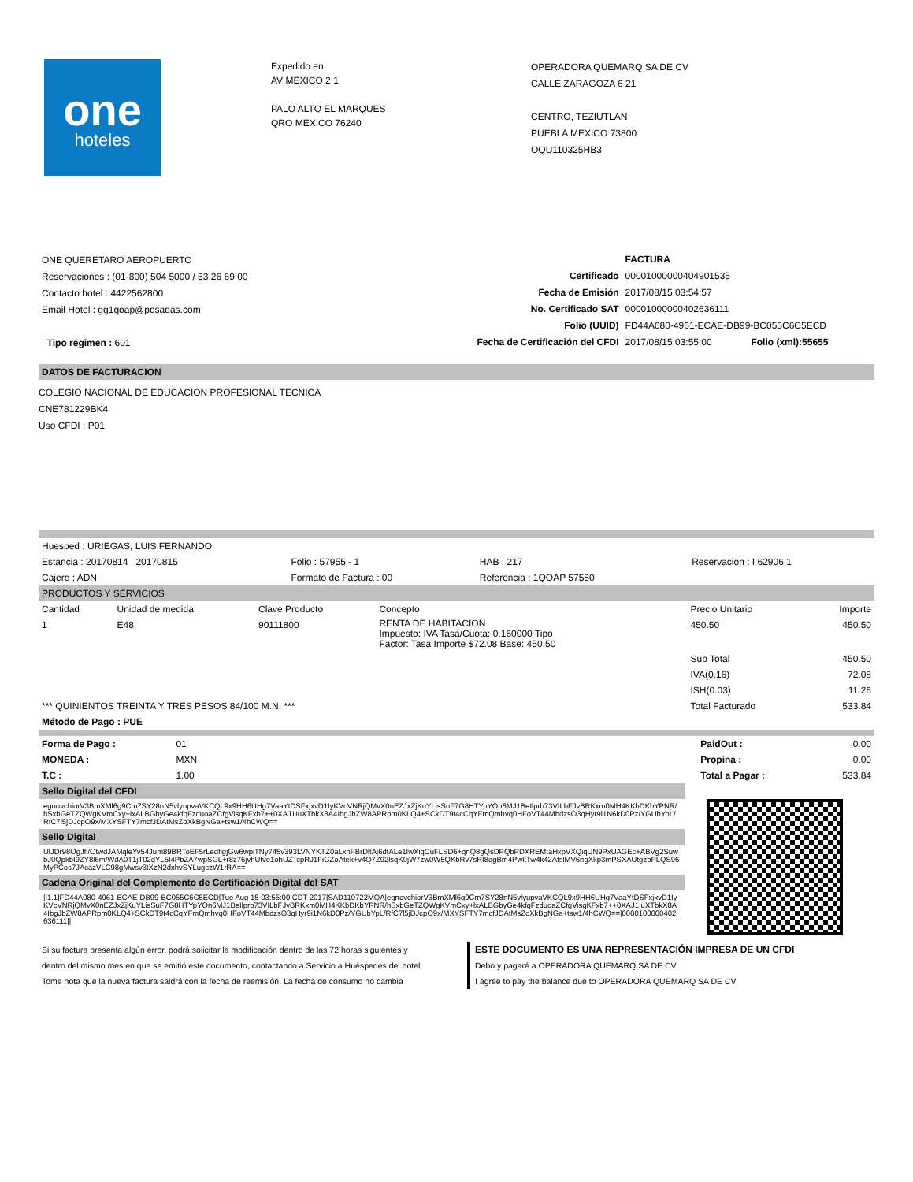one
hoteles
Expedido en
AV MEXICO 2 1
PALO ALTO EL MARQUES
QRO MEXICO 76240
OPERADORA QUEMARQ SA DE CV
CALLE ZARAGOZA 6 21
CENTRO, TEZIUTLAN
PUEBLA MEXICO 73800
OQU110325HB3
ONE QUERETARO AEROPUERTO
Reservaciones : (01-800) 504 5000 / 53 26 69 00
Contacto hotel : 4422562800
Email Hotel : gg1qoap@posadas.com
Tipo régimen : 601
| | FACTURA | |
| Certificado | 00001000000404901535 | |
| Fecha de Emisión | 2017/08/15 03:54:57 | |
| No. Certificado SAT | 00001000000402636111 | |
| Folio (UUID) | FD44A080-4961-ECAE-DB99-BC055C6C5ECD | |
| Fecha de Certificación del CFDI | 2017/08/15 03:55:00 | Folio (xml):55655 |
DATOS DE FACTURACION
COLEGIO NACIONAL DE EDUCACION PROFESIONAL TECNICA
CNE781229BK4
Uso CFDI : P01
| Huesped : URIEGAS, LUIS FERNANDO | | | |
| Estancia : 20170814 20170815 | Folio : 57955 - 1 | HAB : 217 | Reservacion : I 62906 1 |
| Cajero : ADN | Formato de Factura : 00 | Referencia : 1QOAP 57580 | |
PRODUCTOS Y SERVICIOS
| Cantidad | Unidad de medida | Clave Producto | Concepto | Precio Unitario | Importe |
| --- | --- | --- | --- | --- | --- |
| 1 | E48 | 90111800 | RENTA DE HABITACION Impuesto: IVA Tasa/Cuota: 0.160000 Tipo Factor: Tasa Importe $72.08 Base: 450.50 | 450.50 | 450.50 |
| | | | | Sub Total | 450.50 |
| | | | | IVA(0.16) | 72.08 |
| | | | | ISH(0.03) | 11.26 |
| *** QUINIENTOS TREINTA Y TRES PESOS 84/100 M.N. *** | | | | Total Facturado | 533.84 |
| Método de Pago : PUE | | | | | |
| Forma de Pago : | 01 | | PaidOut : | 0.00 |
| MONEDA : | MXN | | Propina : | 0.00 |
| T.C : | 1.00 | | Total a Pagar : | 533.84 |
Sello Digital del CFDI
egnovchiorV3BmXMl6g9Cm7SY28nN5vlyupvaVKCQL9x9HH6UHg7VaaYtDSFxjxvD1IyKVcVNRjQMvX0nEZJxZjKuYLisSuF7G8HTYpYOn6MJ1BeIlprb73VILbFJvBRKxm0MH4KKbDKbYPNR/hSxbGeTZQWgKVmCxy+lxALBGbyGe4kfqFzduoaZCfgVisqKFxb7++0XAJ1IuXTbkX8A4IbgJbZW8APRpm0KLQ4+SCkDT9t4cCqYFmQmhvq0HFoVT44MbdzsO3qHyr9i1N6kD0Pz/YGUbYpL/RfC7l5jDJcpO9x/MXYSFTY7mcfJDAtMsZoXkBgNGa+tsw1/4hCWQ==
Sello Digital
UlJDr98OgJfl/OtwdJAMqleYv54Jum89BRToEF5rLedflgjGw6wpiTNy745v393LVNYKTZ0aLxhFBrDltAj6dtALe1IwXiqCuFLSD6+qnQ8gQsDPQbPDXREMtaHxpVXQiqUN9PxUAGEc+ABVg2SuwbJ0QpkbI9ZY8l6m/WdA0T1jT02dYL5I4PbZA7wpSGL+r8z76jvhUIve1ohUZTcpRJ1FiGZoAtek+v4Q7Z92lsqK9jW7zw0W5QKbRv7sRI8qgBm4PwkTw4k42AfslMV6ngXkp3mPSXAUtgzbPLQS96MyPCos7JAcazVLC98gMwsv3tXzN2dxhvSYLugczW1rRA==
Cadena Original del Complemento de Certificación Digital del SAT
||1.1|FD44A080-4961-ECAE-DB99-BC055C6C5ECD|Tue Aug 15 03:55:00 CDT 2017|SAD110722MQA|egnovchiorV3BmXMl6g9Cm7SY28nN5vlyupvaVKCQL9x9HH6UHg7VaaYtDSFxjxvD1IyKVcVNRjQMvX0nEZJxZjKuYLisSuF7G8HTYpYOn6MJ1BeIlprb73VILbFJvBRKxm0MH4KKbDKbYPNR/hSxbGeTZQWgKVmCxy+lxALBGbyGe4kfqFzduoaZCfgVisqKFxb7++0XAJ1IuXTbkX8A4IbgJbZW8APRpm0KLQ4+SCkDT9t4cCqYFmQmhvq0HFoVT44MbdzsO3qHyr9i1N6kD0Pz/YGUbYpL/RfC7l5jDJcpO9x/MXYSFTY7mcfJDAtMsZoXkBgNGa+tsw1/4hCWQ==|0000100000402636111||
Si su factura presenta algún error, podrá solicitar la modificación dentro de las 72 horas siguientes y
dentro del mismo mes en que se emitió este documento, contactando a Servicio a Huéspedes del hotel
Tome nota que la nueva factura saldrá con la fecha de reemisión. La fecha de consumo no cambia
ESTE DOCUMENTO ES UNA REPRESENTACIÓN IMPRESA DE UN CFDI
Debo y pagaré a OPERADORA QUEMARQ SA DE CV
I agree to pay the balance due to OPERADORA QUEMARQ SA DE CV